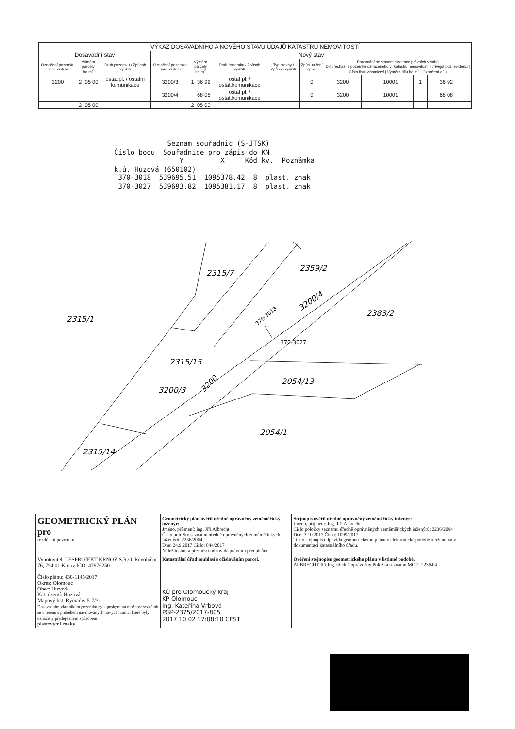| VÝKAZ DOSAVADNÍHO A NOVÉHO STAVU ÚDAJŮ KATASTRU NEMOVITOSTÍ | | | | | | | | | | | | | | | |
| --- | --- | --- | --- | --- | --- | --- | --- | --- | --- | --- | --- | --- | --- | --- | --- |
| Dosavadní stav | | | | Nový stav | | | | | | | | | | | |
| Označení pozemku parc. číslem | Výměra parcely ha m<sup>2</sup> | | Druh pozemku / Způsob využití | Označení pozemku parc. číslem | Výměra parcely ha m<sup>2</sup> | | Druh pozemku / Způsob využití | Typ stavby / Způsob využití | Způs. určení výměr | Porovnání se stavem evidence právních vztahů Díl přechází z pozemku označeného v: katastru nemovitostí / dřívější poz. evidenci / Číslo listu vlastnictví / Výměra dílu ha m<sup>2</sup> / Označení dílu | | | | | |
| 3200 | 2 | 05 00 | ostat.pl. / ostatní komunikace | 3200/3 | 1 | 36 92 | ostat.pl. / ostat.komunikace | | 0 | 3200 | | 10001 | 1 | 36 92 | |
| | | | | 3200/4 | | 68 08 | ostat.pl. / ostat.komunikace | | 0 | 3200 | | 10001 | | 68 08 | |
| | 2 | 05 00 | | | 2 | 05 00 | | | | | | | | | |
             Seznam souřadnic (S-JTSK)
Číslo bodu  Souřadnice pro zápis do KN
                Y         X     Kód kv.  Poznámka
k.ú. Huzová (650102)
 370-3018  539695.51  1095378.42  8  plast. znak
 370-3027  539693.82  1095381.17  8  plast. znak
2315/7
2359/2
2383/2
2315/1
2315/15
2054/13
3200/3
2054/1
2315/14
3200/4
3200
370-3018
370-3027
| GEOMETRICKÝ PLÁN pro rozdělení pozemku | Geometrický plán ověřil úředně oprávněný zeměměřický inženýr: Jméno, příjmení: Ing. Jiří Albrecht Číslo položky seznamu úředně oprávněných zeměměřických inženýrů: 2236/2004 Dne: 24.9.2017 Číslo: 844/2017 Náležitostmi a přesností odpovídá právním předpisům. | Stejnopis ověřil úředně oprávněný zeměměřický inženýr: Jméno, příjmení: Ing. Jiří Albrecht Číslo položky seznamu úředně oprávněných zeměměřických inženýrů: 2236/2004 Dne: 3.10.2017 Číslo: 1099/2017 Tento stejnopis odpovídá geometrickému plánu v elektronické podobě uloženému v dokumentaci katastrálního úřadu. |
| Vyhotovitel: LESPROJEKT KRNOV S.R.O. Revoluční 76, 794 01 Krnov IČO: 47976250 Číslo plánu: 438-1145/2017 Okres: Olomouc Obec: Huzová Kat. území: Huzová Mapový list: Rýmařov 5-7/31 Dosavadním vlastníkům pozemku byla poskytnuta možnost seznámit se v terénu s průběhem navrhovaných nových hranic, které byly označeny předepsaným způsobem: plastovými znaky | Katastrální úřad souhlasí s očíslováním parcel. KÚ pro Olomoucký kraj KP Olomouc Ing. Kateřina Vrbová PGP-2375/2017-805 2017.10.02 17:08:10 CEST | Ověření stejnopisu geometrického plánu v listinné podobě. ALBRECHT Jiří Ing. úředně oprávněný Položka seznamu MO č. 2236/04 |